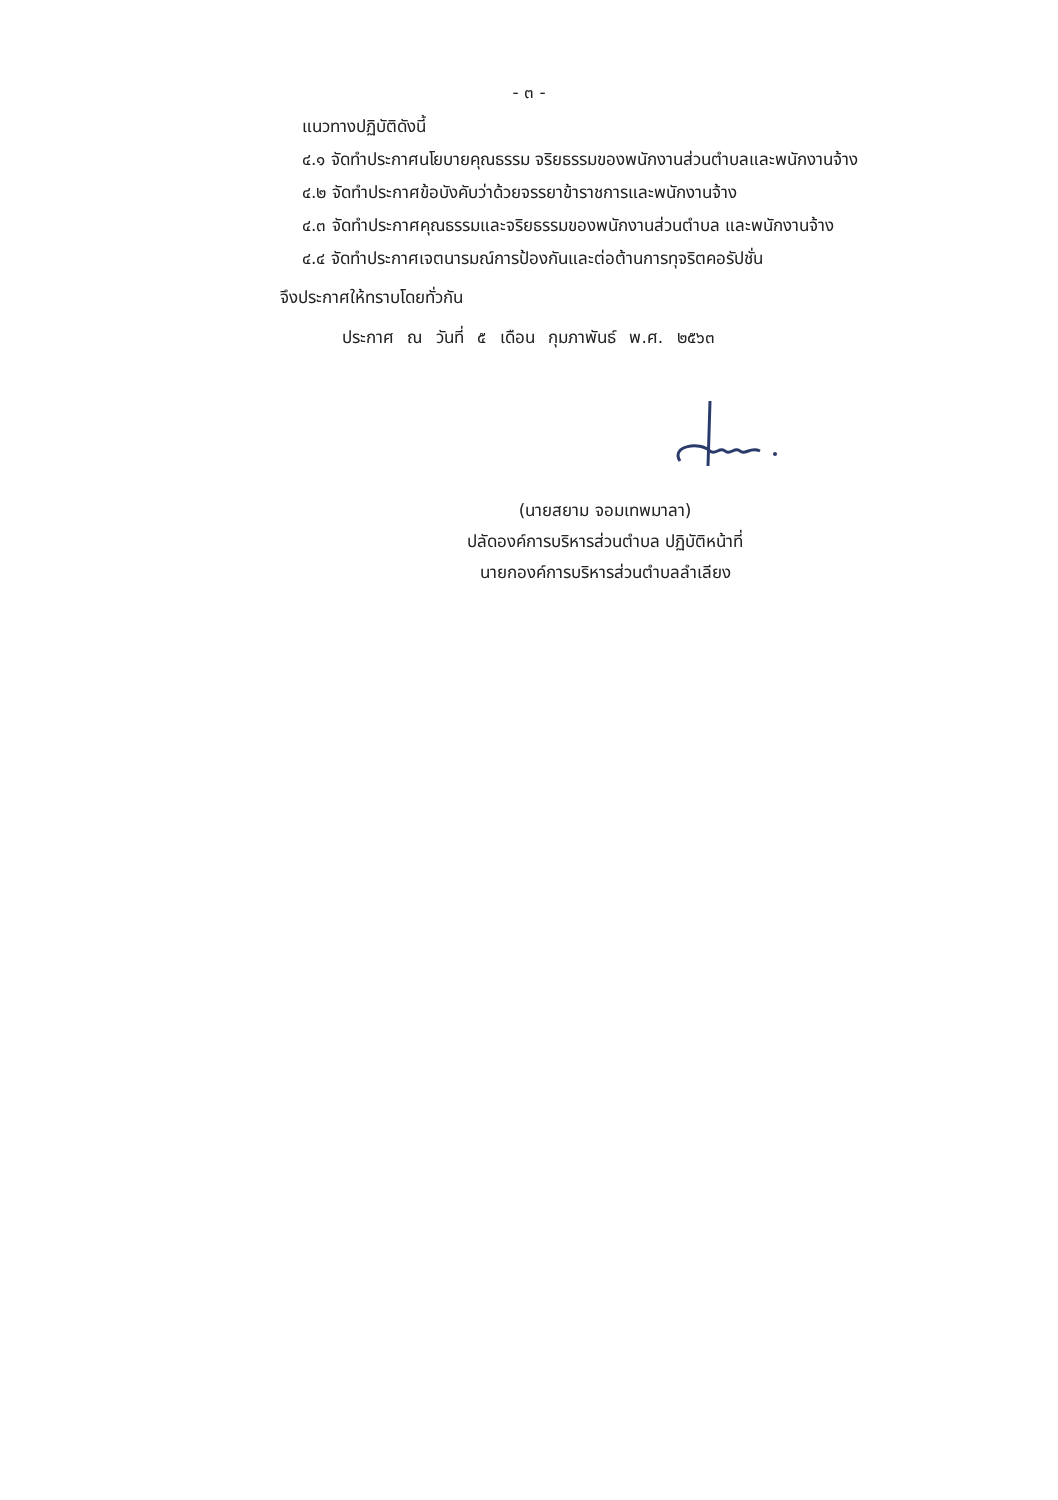- ๓ -
แนวทางปฏิบัติดังนี้
๔.๑ จัดทำประกาศนโยบายคุณธรรม จริยธรรมของพนักงานส่วนตำบลและพนักงานจ้าง
๔.๒ จัดทำประกาศข้อบังคับว่าด้วยจรรยาข้าราชการและพนักงานจ้าง
๔.๓ จัดทำประกาศคุณธรรมและจริยธรรมของพนักงานส่วนตำบล และพนักงานจ้าง
๔.๔ จัดทำประกาศเจตนารมณ์การป้องกันและต่อต้านการทุจริตคอรัปชั่น
จึงประกาศให้ทราบโดยทั่วกัน
ประกาศ ณ วันที่ ๕ เดือน กุมภาพันธ์ พ.ศ. ๒๕๖๓
(นายสยาม จอมเทพมาลา)
ปลัดองค์การบริหารส่วนตำบล ปฏิบัติหน้าที่
นายกองค์การบริหารส่วนตำบลลำเลียง